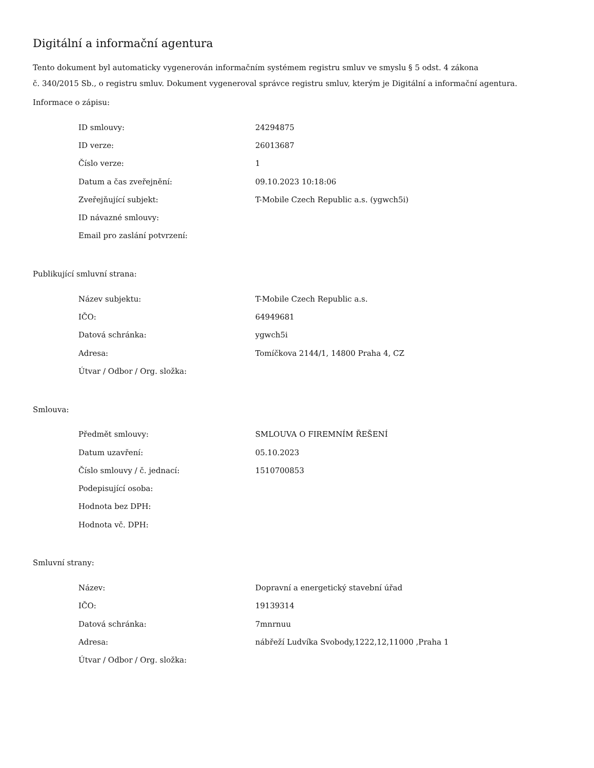Digitální a informační agentura
Tento dokument byl automaticky vygenerován informačním systémem registru smluv ve smyslu § 5 odst. 4 zákona
č. 340/2015 Sb., o registru smluv. Dokument vygeneroval správce registru smluv, kterým je Digitální a informační agentura.
Informace o zápisu:
| ID smlouvy: | 24294875 |
| ID verze: | 26013687 |
| Číslo verze: | 1 |
| Datum a čas zveřejnění: | 09.10.2023 10:18:06 |
| Zveřejňující subjekt: | T-Mobile Czech Republic a.s. (ygwch5i) |
| ID návazné smlouvy: | |
| Email pro zaslání potvrzení: | |
Publikující smluvní strana:
| Název subjektu: | T-Mobile Czech Republic a.s. |
| IČO: | 64949681 |
| Datová schránka: | ygwch5i |
| Adresa: | Tomíčkova 2144/1, 14800 Praha 4, CZ |
| Útvar / Odbor / Org. složka: | |
Smlouva:
| Předmět smlouvy: | SMLOUVA O FIREMNÍM ŘEŠENÍ |
| Datum uzavření: | 05.10.2023 |
| Číslo smlouvy / č. jednací: | 1510700853 |
| Podepisující osoba: | |
| Hodnota bez DPH: | |
| Hodnota vč. DPH: | |
Smluvní strany:
| Název: | Dopravní a energetický stavební úřad |
| IČO: | 19139314 |
| Datová schránka: | 7mnrnuu |
| Adresa: | nábřeží Ludvíka Svobody,1222,12,11000 ,Praha 1 |
| Útvar / Odbor / Org. složka: | |